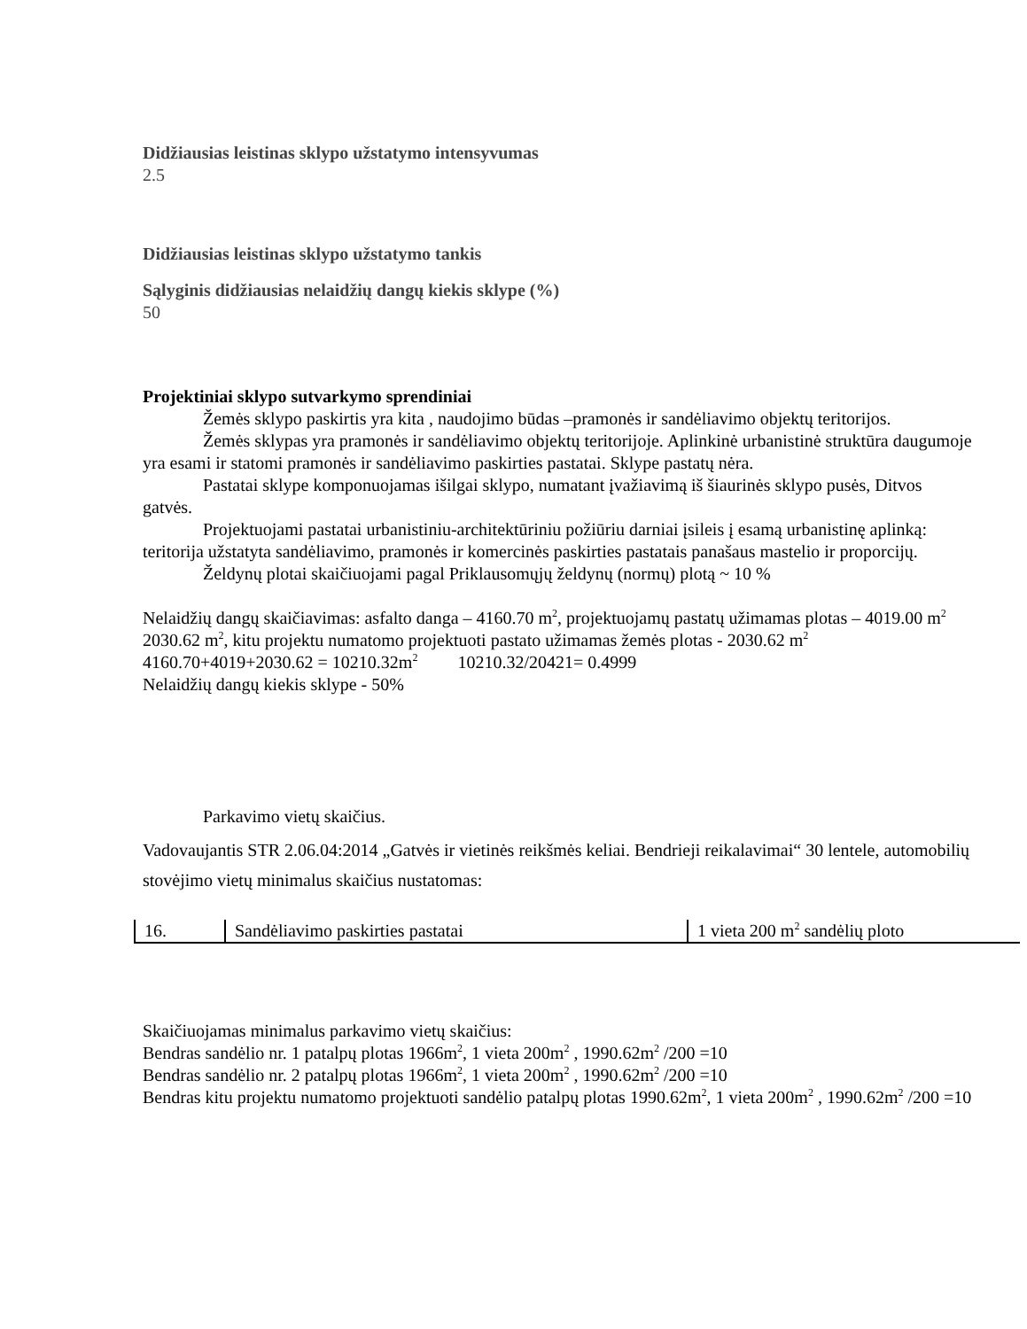Didžiausias leistinas sklypo užstatymo intensyvumas
2.5
Didžiausias leistinas sklypo užstatymo tankis
Sąlyginis didžiausias nelaidžių dangų kiekis sklype (%)
50
Projektiniai sklypo sutvarkymo sprendiniai
Žemės sklypo paskirtis yra kita , naudojimo būdas –pramonės ir sandėliavimo objektų teritorijos.
Žemės sklypas yra pramonės ir sandėliavimo objektų teritorijoje. Aplinkinė urbanistinė struktūra daugumoje yra esami ir statomi pramonės ir sandėliavimo paskirties pastatai. Sklype pastatų nėra.
Pastatai sklype komponuojamas išilgai sklypo, numatant įvažiavimą iš šiaurinės sklypo pusės, Ditvos gatvės.
Projektuojami pastatai urbanistiniu-architektūriniu požiūriu darniai įsileis į esamą urbanistinę aplinką: teritorija užstatyta sandėliavimo, pramonės ir komercinės paskirties pastatais panašaus mastelio ir proporcijų.
Želdynų plotai skaičiuojami pagal Priklausomųjų želdynų (normų) plotą ~ 10 %
Nelaidžių dangų skaičiavimas: asfalto danga – 4160.70 m<sup>2</sup>, projektuojamų pastatų užimamas plotas – 4019.00 m<sup>2</sup> 2030.62 m<sup>2</sup>, kitu projektu numatomo projektuoti pastato užimamas žemės plotas - 2030.62 m<sup>2</sup>
4160.70+4019+2030.62 = 10210.32m<sup>2</sup> 10210.32/20421= 0.4999
Nelaidžių dangų kiekis sklype - 50%
Parkavimo vietų skaičius.
Vadovaujantis STR 2.06.04:2014 „Gatvės ir vietinės reikšmės keliai. Bendrieji reikalavimai“ 30 lentele, automobilių stovėjimo vietų minimalus skaičius nustatomas:
| 16. | Sandėliavimo paskirties pastatai | 1 vieta 200 m<sup>2</sup> sandėlių ploto |
Skaičiuojamas minimalus parkavimo vietų skaičius:
Bendras sandėlio nr. 1 patalpų plotas 1966m<sup>2</sup>, 1 vieta 200m<sup>2</sup> , 1990.62m<sup>2</sup> /200 =10
Bendras sandėlio nr. 2 patalpų plotas 1966m<sup>2</sup>, 1 vieta 200m<sup>2</sup> , 1990.62m<sup>2</sup> /200 =10
Bendras kitu projektu numatomo projektuoti sandėlio patalpų plotas 1990.62m<sup>2</sup>, 1 vieta 200m<sup>2</sup> , 1990.62m<sup>2</sup> /200 =10